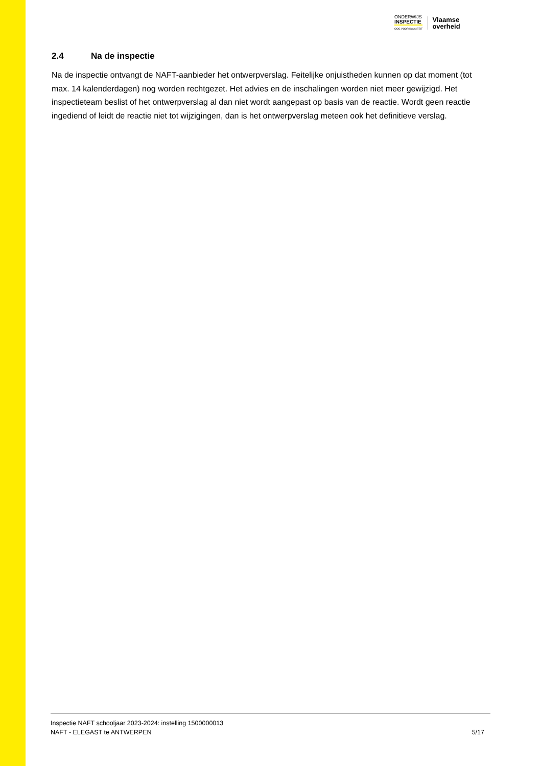ONDERWIJS
INSPECTIE
OOG VOOR KWALITEIT
Vlaamse
overheid
2.4 Na de inspectie
Na de inspectie ontvangt de NAFT-aanbieder het ontwerpverslag. Feitelijke onjuistheden kunnen op dat moment (tot max. 14 kalenderdagen) nog worden rechtgezet. Het advies en de inschalingen worden niet meer gewijzigd. Het inspectieteam beslist of het ontwerpverslag al dan niet wordt aangepast op basis van de reactie. Wordt geen reactie ingediend of leidt de reactie niet tot wijzigingen, dan is het ontwerpverslag meteen ook het definitieve verslag.
Inspectie NAFT schooljaar 2023-2024: instelling 1500000013
NAFT - ELEGAST te ANTWERPEN 5/17